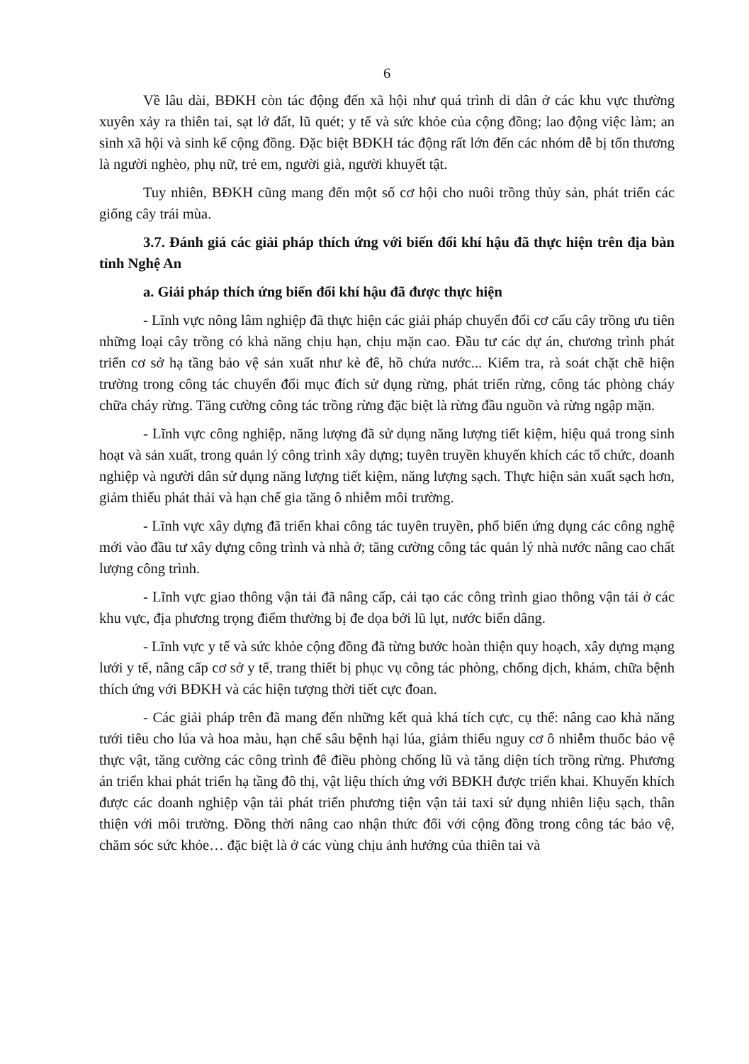6
Về lâu dài, BĐKH còn tác động đến xã hội như quá trình di dân ở các khu vực thường xuyên xảy ra thiên tai, sạt lở đất, lũ quét; y tế và sức khỏe của cộng đồng; lao động việc làm; an sinh xã hội và sinh kế cộng đồng. Đặc biệt BĐKH tác động rất lớn đến các nhóm dễ bị tổn thương là người nghèo, phụ nữ, trẻ em, người già, người khuyết tật.
Tuy nhiên, BĐKH cũng mang đến một số cơ hội cho nuôi trồng thủy sản, phát triển các giống cây trái mùa.
3.7. Đánh giá các giải pháp thích ứng với biến đổi khí hậu đã thực hiện trên địa bàn tỉnh Nghệ An
a. Giải pháp thích ứng biến đổi khí hậu đã được thực hiện
- Lĩnh vực nông lâm nghiệp đã thực hiện các giải pháp chuyển đổi cơ cấu cây trồng ưu tiên những loại cây trồng có khả năng chịu hạn, chịu mặn cao. Đầu tư các dự án, chương trình phát triển cơ sở hạ tầng bảo vệ sản xuất như kè đê, hồ chứa nước... Kiểm tra, rà soát chặt chẽ hiện trường trong công tác chuyển đổi mục đích sử dụng rừng, phát triển rừng, công tác phòng cháy chữa cháy rừng. Tăng cường công tác trồng rừng đặc biệt là rừng đầu nguồn và rừng ngập mặn.
- Lĩnh vực công nghiệp, năng lượng đã sử dụng năng lượng tiết kiệm, hiệu quả trong sinh hoạt và sản xuất, trong quản lý công trình xây dựng; tuyên truyền khuyến khích các tổ chức, doanh nghiệp và người dân sử dụng năng lượng tiết kiệm, năng lượng sạch. Thực hiện sản xuất sạch hơn, giảm thiểu phát thải và hạn chế gia tăng ô nhiễm môi trường.
- Lĩnh vực xây dựng đã triển khai công tác tuyên truyền, phổ biến ứng dụng các công nghệ mới vào đầu tư xây dựng công trình và nhà ở; tăng cường công tác quản lý nhà nước nâng cao chất lượng công trình.
- Lĩnh vực giao thông vận tải đã nâng cấp, cải tạo các công trình giao thông vận tải ở các khu vực, địa phương trọng điểm thường bị đe dọa bởi lũ lụt, nước biển dâng.
- Lĩnh vực y tế và sức khỏe cộng đồng đã từng bước hoàn thiện quy hoạch, xây dựng mạng lưới y tế, nâng cấp cơ sở y tế, trang thiết bị phục vụ công tác phòng, chống dịch, khám, chữa bệnh thích ứng với BĐKH và các hiện tượng thời tiết cực đoan.
- Các giải pháp trên đã mang đến những kết quả khá tích cực, cụ thể: nâng cao khả năng tưới tiêu cho lúa và hoa màu, hạn chế sâu bệnh hại lúa, giảm thiểu nguy cơ ô nhiễm thuốc bảo vệ thực vật, tăng cường các công trình đê điều phòng chống lũ và tăng diện tích trồng rừng. Phương án triển khai phát triển hạ tầng đô thị, vật liệu thích ứng với BĐKH được triển khai. Khuyến khích được các doanh nghiệp vận tải phát triển phương tiện vận tải taxi sử dụng nhiên liệu sạch, thân thiện với môi trường. Đồng thời nâng cao nhận thức đối với cộng đồng trong công tác bảo vệ, chăm sóc sức khỏe… đặc biệt là ở các vùng chịu ảnh hưởng của thiên tai và